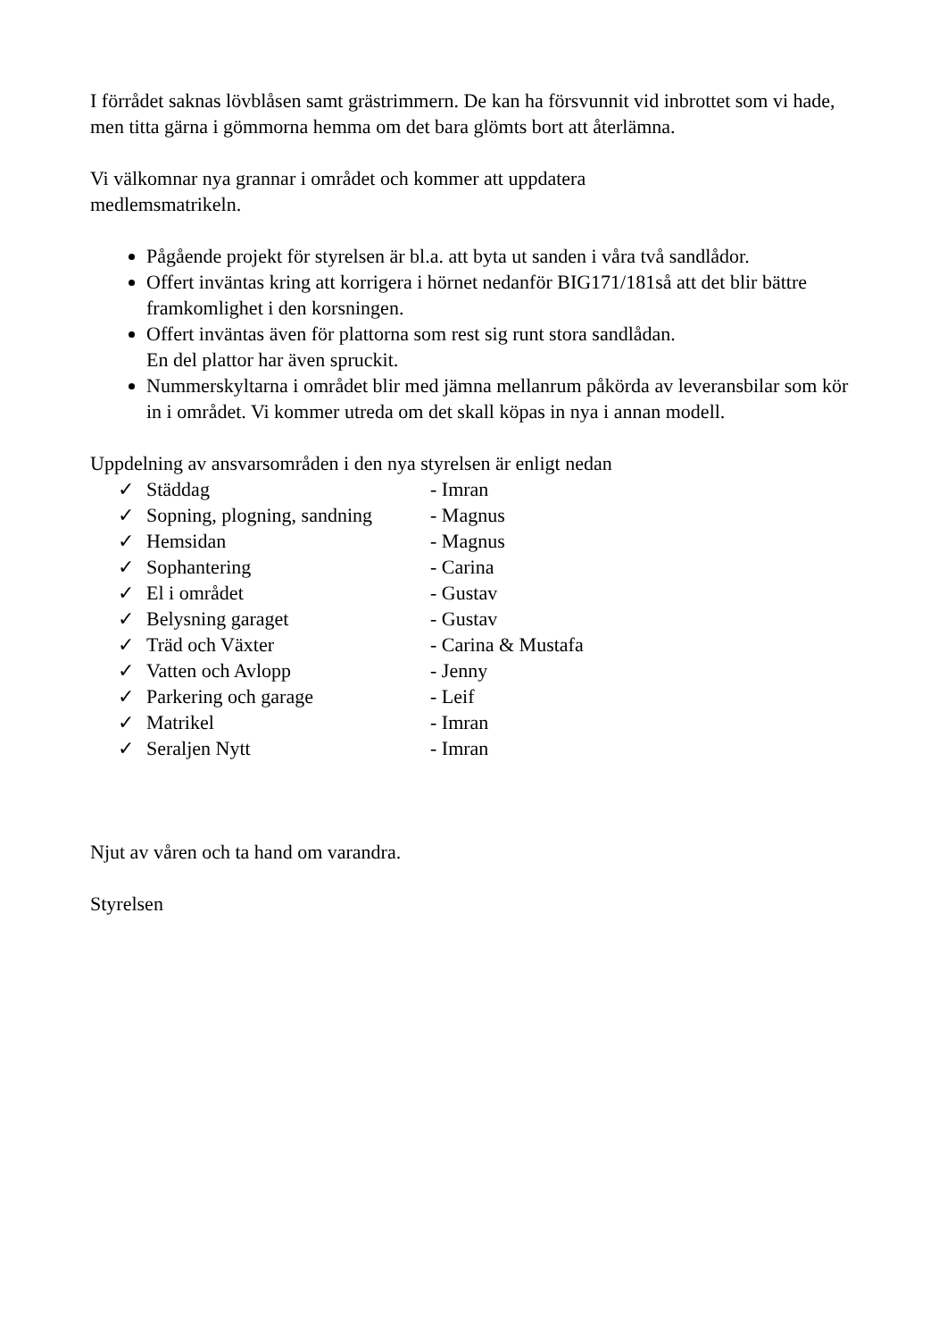I förrådet saknas lövblåsen samt grästrimmern. De kan ha försvunnit vid inbrottet som vi hade, men titta gärna i gömmorna hemma om det bara glömts bort att återlämna.
Vi välkomnar nya grannar i området och kommer att uppdatera
medlemsmatrikeln.
Pågående projekt för styrelsen är bl.a. att byta ut sanden i våra två sandlådor.
Offert inväntas kring att korrigera i hörnet nedanför BIG171/181så att det blir bättre framkomlighet i den korsningen.
Offert inväntas även för plattorna som rest sig runt stora sandlådan.
En del plattor har även spruckit.
Nummerskyltarna i området blir med jämna mellanrum påkörda av leveransbilar som kör in i området. Vi kommer utreda om det skall köpas in nya i annan modell.
Uppdelning av ansvarsområden i den nya styrelsen är enligt nedan
✓ Städdag - Imran
✓ Sopning, plogning, sandning - Magnus
✓ Hemsidan - Magnus
✓ Sophantering - Carina
✓ El i området - Gustav
✓ Belysning garaget - Gustav
✓ Träd och Växter - Carina & Mustafa
✓ Vatten och Avlopp - Jenny
✓ Parkering och garage - Leif
✓ Matrikel - Imran
✓ Seraljen Nytt - Imran
Njut av våren och ta hand om varandra.
Styrelsen